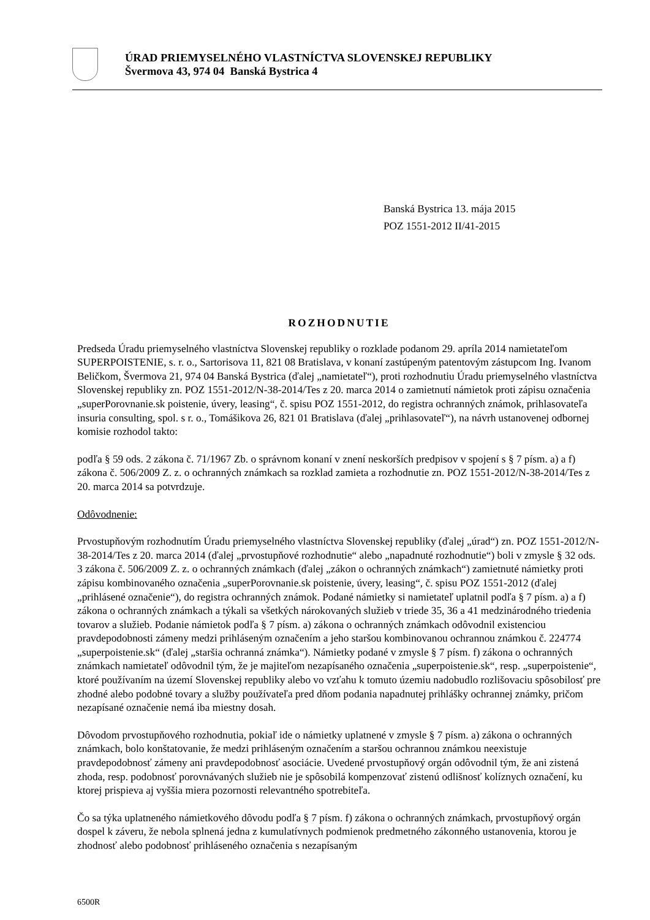ÚRAD PRIEMYSELNÉHO VLASTNÍCTVA SLOVENSKEJ REPUBLIKY
Švermova 43, 974 04 Banská Bystrica 4
Banská Bystrica 13. mája 2015
POZ 1551-2012 II/41-2015
ROZHODNUTIE
Predseda Úradu priemyselného vlastníctva Slovenskej republiky o rozklade podanom 29. apríla 2014 namietateľom SUPERPOISTENIE, s. r. o., Sartorisova 11, 821 08 Bratislava, v konaní zastúpeným patentovým zástupcom Ing. Ivanom Beličkom, Švermova 21, 974 04 Banská Bystrica (ďalej „namietateľ“), proti rozhodnutiu Úradu priemyselného vlastníctva Slovenskej republiky zn. POZ 1551-2012/N-38-2014/Tes z 20. marca 2014 o zamietnutí námietok proti zápisu označenia „superPorovnanie.sk poistenie, úvery, leasing“, č. spisu POZ 1551-2012, do registra ochranných známok, prihlasovateľa insuria consulting, spol. s r. o., Tomášikova 26, 821 01 Bratislava (ďalej „prihlasovateľ“), na návrh ustanovenej odbornej komisie rozhodol takto:
podľa § 59 ods. 2 zákona č. 71/1967 Zb. o správnom konaní v znení neskorších predpisov v spojení s § 7 písm. a) a f) zákona č. 506/2009 Z. z. o ochranných známkach sa rozklad zamieta a rozhodnutie zn. POZ 1551-2012/N-38-2014/Tes z 20. marca 2014 sa potvrdzuje.
Odôvodnenie:
Prvostupňovým rozhodnutím Úradu priemyselného vlastníctva Slovenskej republiky (ďalej „úrad“) zn. POZ 1551-2012/N-38-2014/Tes z 20. marca 2014 (ďalej „prvostupňové rozhodnutie“ alebo „napadnuté rozhodnutie“) boli v zmysle § 32 ods. 3 zákona č. 506/2009 Z. z. o ochranných známkach (ďalej „zákon o ochranných známkach“) zamietnuté námietky proti zápisu kombinovaného označenia „superPorovnanie.sk poistenie, úvery, leasing“, č. spisu POZ 1551-2012 (ďalej „prihlásené označenie“), do registra ochranných známok. Podané námietky si namietateľ uplatnil podľa § 7 písm. a) a f) zákona o ochranných známkach a týkali sa všetkých nárokovaných služieb v triede 35, 36 a 41 medzinárodného triedenia tovarov a služieb. Podanie námietok podľa § 7 písm. a) zákona o ochranných známkach odôvodnil existenciou pravdepodobnosti zámeny medzi prihláseným označením a jeho staršou kombinovanou ochrannou známkou č. 224774 „superpoistenie.sk“ (ďalej „staršia ochranná známka“). Námietky podané v zmysle § 7 písm. f) zákona o ochranných známkach namietateľ odôvodnil tým, že je majiteľom nezapísaného označenia „superpoistenie.sk“, resp. „superpoistenie“, ktoré používaním na území Slovenskej republiky alebo vo vzťahu k tomuto územiu nadobudlo rozlišovaciu spôsobilosť pre zhodné alebo podobné tovary a služby používateľa pred dňom podania napadnutej prihlášky ochrannej známky, pričom nezapísané označenie nemá iba miestny dosah.
Dôvodom prvostupňového rozhodnutia, pokiaľ ide o námietky uplatnené v zmysle § 7 písm. a) zákona o ochranných známkach, bolo konštatovanie, že medzi prihláseným označením a staršou ochrannou známkou neexistuje pravdepodobnosť zámeny ani pravdepodobnosť asociácie. Uvedené prvostupňový orgán odôvodnil tým, že ani zistená zhoda, resp. podobnosť porovnávaných služieb nie je spôsobilá kompenzovať zistenú odlišnosť kolíznych označení, ku ktorej prispieva aj vyššia miera pozornosti relevantného spotrebiteľa.
Čo sa týka uplatneného námietkového dôvodu podľa § 7 písm. f) zákona o ochranných známkach, prvostupňový orgán dospel k záveru, že nebola splnená jedna z kumulatívnych podmienok predmetného zákonného ustanovenia, ktorou je zhodnosť alebo podobnosť prihláseného označenia s nezapísaným
6500R